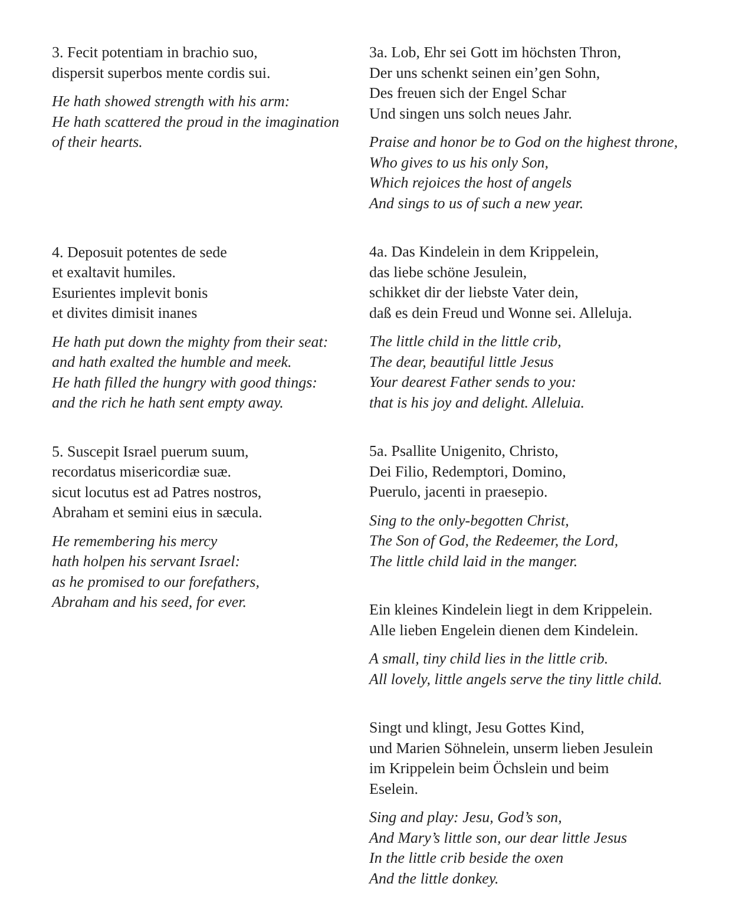3. Fecit potentiam in brachio suo,
dispersit superbos mente cordis sui.
He hath showed strength with his arm:
He hath scattered the proud in the imagination
of their hearts.
4. Deposuit potentes de sede
et exaltavit humiles.
Esurientes implevit bonis
et divites dimisit inanes
He hath put down the mighty from their seat:
and hath exalted the humble and meek.
He hath filled the hungry with good things:
and the rich he hath sent empty away.
5. Suscepit Israel puerum suum,
recordatus misericordiæ suæ.
sicut locutus est ad Patres nostros,
Abraham et semini eius in sæcula.
He remembering his mercy
hath holpen his servant Israel:
as he promised to our forefathers,
Abraham and his seed, for ever.
3a. Lob, Ehr sei Gott im höchsten Thron,
Der uns schenkt seinen ein’gen Sohn,
Des freuen sich der Engel Schar
Und singen uns solch neues Jahr.
Praise and honor be to God on the highest throne,
Who gives to us his only Son,
Which rejoices the host of angels
And sings to us of such a new year.
4a. Das Kindelein in dem Krippelein,
das liebe schöne Jesulein,
schikket dir der liebste Vater dein,
daß es dein Freud und Wonne sei. Alleluja.
The little child in the little crib,
The dear, beautiful little Jesus
Your dearest Father sends to you:
that is his joy and delight. Alleluia.
5a. Psallite Unigenito, Christo,
Dei Filio, Redemptori, Domino,
Puerulo, jacenti in praesepio.
Sing to the only-begotten Christ,
The Son of God, the Redeemer, the Lord,
The little child laid in the manger.
Ein kleines Kindelein liegt in dem Krippelein.
Alle lieben Engelein dienen dem Kindelein.
A small, tiny child lies in the little crib.
All lovely, little angels serve the tiny little child.
Singt und klingt, Jesu Gottes Kind,
und Marien Söhnelein, unserm lieben Jesulein
im Krippelein beim Öchslein und beim
Eselein.
Sing and play: Jesu, God’s son,
And Mary’s little son, our dear little Jesus
In the little crib beside the oxen
And the little donkey.